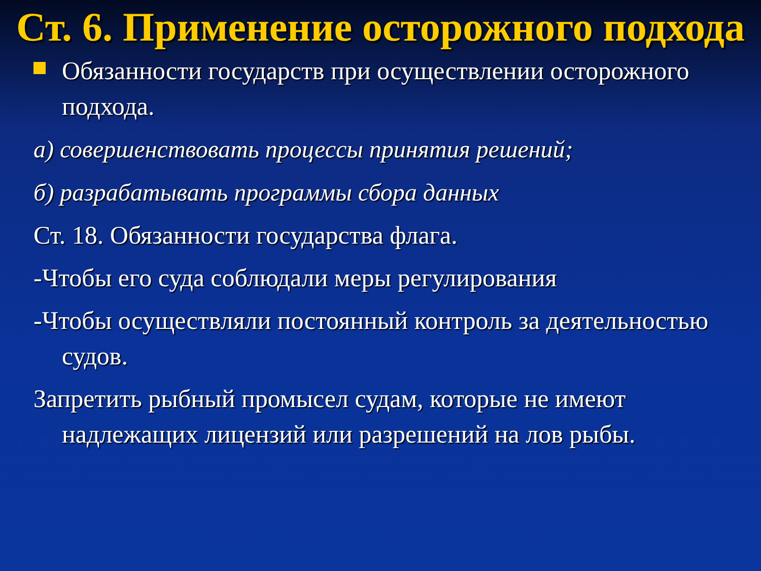Ст. 6. Применение осторожного подхода
Обязанности государств при осуществлении осторожного подхода.
а) совершенствовать процессы принятия решений;
б) разрабатывать программы сбора данных
Ст. 18. Обязанности государства флага.
-Чтобы его суда соблюдали меры регулирования
-Чтобы осуществляли постоянный контроль за деятельностью судов.
Запретить рыбный промысел судам, которые не имеют надлежащих лицензий или разрешений на лов рыбы.